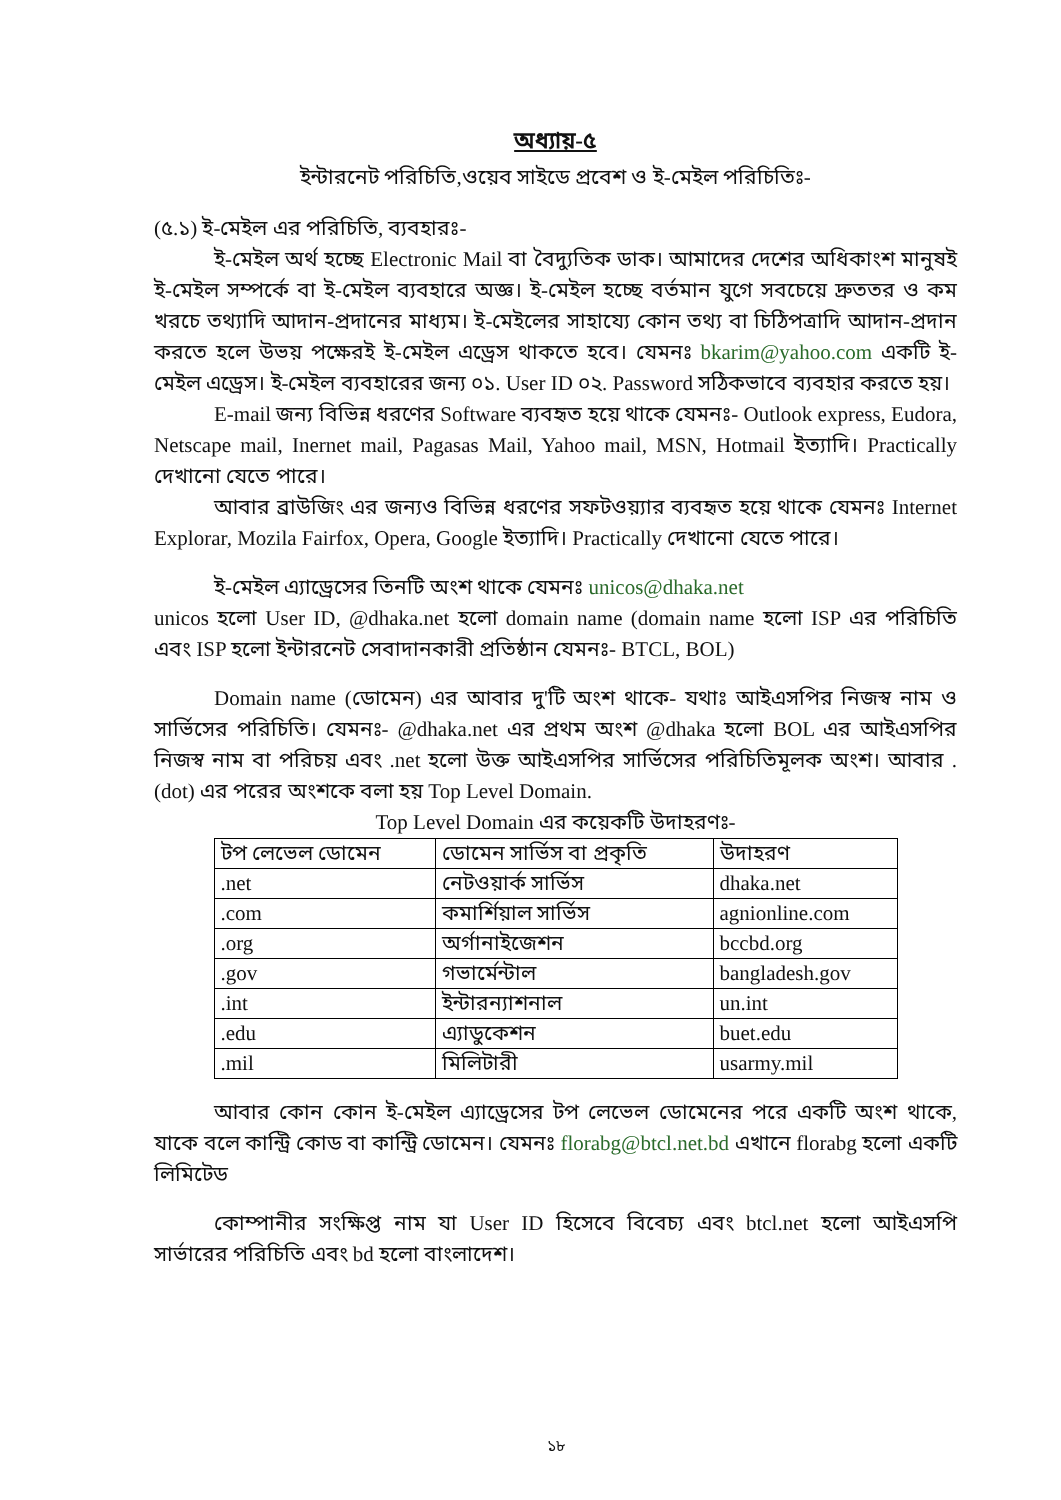অধ্যায়-৫
ইন্টারনেট পরিচিতি,ওয়েব সাইডে প্রবেশ ও ই-মেইল পরিচিতিঃ-
(৫.১) ই-মেইল এর পরিচিতি, ব্যবহারঃ-
ই-মেইল অর্থ হচ্ছে Electronic Mail বা বৈদ্যুতিক ডাক। আমাদের দেশের অধিকাংশ মানুষই ই-মেইল সম্পর্কে বা ই-মেইল ব্যবহারে অজ্ঞ। ই-মেইল হচ্ছে বর্তমান যুগে সবচেয়ে দ্রুততর ও কম খরচে তথ্যাদি আদান-প্রদানের মাধ্যম। ই-মেইলের সাহায্যে কোন তথ্য বা চিঠিপত্রাদি আদান-প্রদান করতে হলে উভয় পক্ষেরই ই-মেইল এড্রেস থাকতে হবে। যেমনঃ bkarim@yahoo.com একটি ই-মেইল এড্রেস। ই-মেইল ব্যবহারের জন্য ০১. User ID ০২. Password সঠিকভাবে ব্যবহার করতে হয়।
E-mail জন্য বিভিন্ন ধরণের Software ব্যবহৃত হয়ে থাকে যেমনঃ- Outlook express, Eudora, Netscape mail, Inernet mail, Pagasas Mail, Yahoo mail, MSN, Hotmail ইত্যাদি। Practically দেখানো যেতে পারে।
আবার ব্রাউজিং এর জন্যও বিভিন্ন ধরণের সফটওয়্যার ব্যবহৃত হয়ে থাকে যেমনঃ Internet Explorar, Mozila Fairfox, Opera, Google ইত্যাদি। Practically দেখানো যেতে পারে।
ই-মেইল এ্যাড্রেসের তিনটি অংশ থাকে যেমনঃ unicos@dhaka.net
unicos হলো User ID, @dhaka.net হলো domain name (domain name হলো ISP এর পরিচিতি এবং ISP হলো ইন্টারনেট সেবাদানকারী প্রতিষ্ঠান যেমনঃ- BTCL, BOL)
Domain name (ডোমেন) এর আবার দু'টি অংশ থাকে- যথাঃ আইএসপির নিজস্ব নাম ও সার্ভিসের পরিচিতি। যেমনঃ- @dhaka.net এর প্রথম অংশ @dhaka হলো BOL এর আইএসপির নিজস্ব নাম বা পরিচয় এবং .net হলো উক্ত আইএসপির সার্ভিসের পরিচিতিমূলক অংশ। আবার . (dot) এর পরের অংশকে বলা হয় Top Level Domain.
Top Level Domain এর কয়েকটি উদাহরণঃ-
| টপ লেভেল ডোমেন | ডোমেন সার্ভিস বা প্রকৃতি | উদাহরণ |
| --- | --- | --- |
| .net | নেটওয়ার্ক সার্ভিস | dhaka.net |
| .com | কমার্শিয়াল সার্ভিস | agnionline.com |
| .org | অর্গানাইজেশন | bccbd.org |
| .gov | গভার্মেন্টাল | bangladesh.gov |
| .int | ইন্টারন্যাশনাল | un.int |
| .edu | এ্যাডুকেশন | buet.edu |
| .mil | মিলিটারী | usarmy.mil |
আবার কোন কোন ই-মেইল এ্যাড্রেসের টপ লেভেল ডোমেনের পরে একটি অংশ থাকে, যাকে বলে কান্ট্রি কোড বা কান্ট্রি ডোমেন। যেমনঃ florabg@btcl.net.bd এখানে florabg হলো একটি লিমিটেড
কোম্পানীর সংক্ষিপ্ত নাম যা User ID হিসেবে বিবেচ্য এবং btcl.net হলো আইএসপি সার্ভারের পরিচিতি এবং bd হলো বাংলাদেশ।
১৮